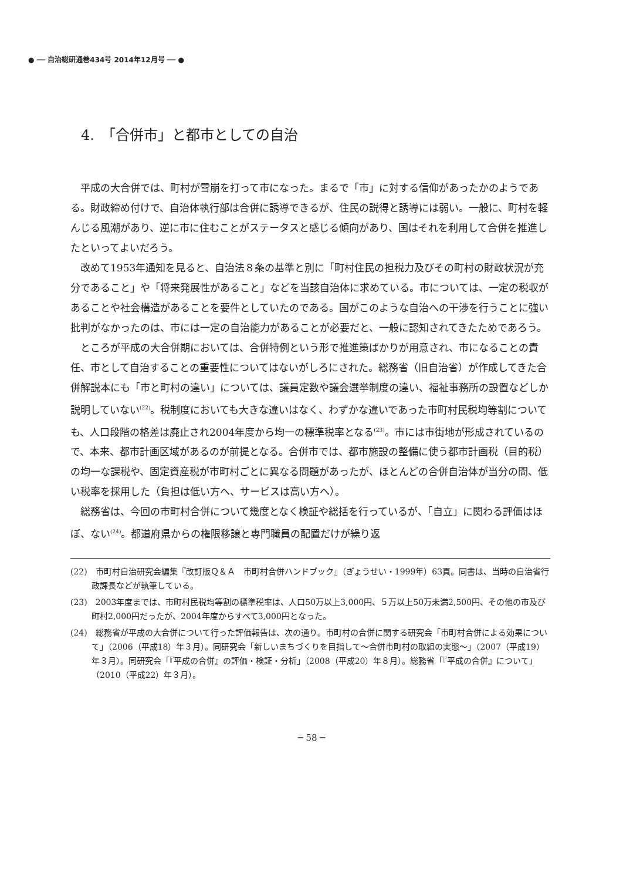● ── 自治総研通巻434号 2014年12月号 ── ●
4.　「合併市」と都市としての自治
平成の大合併では、町村が雪崩を打って市になった。まるで「市」に対する信仰があったかのようである。財政締め付けで、自治体執行部は合併に誘導できるが、住民の説得と誘導には弱い。一般に、町村を軽んじる風潮があり、逆に市に住むことがステータスと感じる傾向があり、国はそれを利用して合併を推進したといってよいだろう。
改めて1953年通知を見ると、自治法８条の基準と別に「町村住民の担税力及びその町村の財政状況が充分であること」や「将来発展性があること」などを当該自治体に求めている。市については、一定の税収があることや社会構造があることを要件としていたのである。国がこのような自治への干渉を行うことに強い批判がなかったのは、市には一定の自治能力があることが必要だと、一般に認知されてきたためであろう。
ところが平成の大合併期においては、合併特例という形で推進策ばかりが用意され、市になることの責任、市として自治することの重要性についてはないがしろにされた。総務省（旧自治省）が作成してきた合併解説本にも「市と町村の違い」については、議員定数や議会選挙制度の違い、福祉事務所の設置などしか説明していない<sup>(22)</sup>。税制度においても大きな違いはなく、わずかな違いであった市町村民税均等割についても、人口段階の格差は廃止され2004年度から均一の標準税率となる<sup>(23)</sup>。市には市街地が形成されているので、本来、都市計画区域があるのが前提となる。合併市では、都市施設の整備に使う都市計画税（目的税）の均一な課税や、固定資産税が市町村ごとに異なる問題があったが、ほとんどの合併自治体が当分の間、低い税率を採用した（負担は低い方へ、サービスは高い方へ）。
総務省は、今回の市町村合併について幾度となく検証や総括を行っているが、「自立」に関わる評価はほぼ、ない<sup>(24)</sup>。都道府県からの権限移譲と専門職員の配置だけが繰り返
(22)　市町村自治研究会編集『改訂版Ｑ＆Ａ　市町村合併ハンドブック』（ぎょうせい・1999年）63頁。同書は、当時の自治省行政課長などが執筆している。
(23)　2003年度までは、市町村民税均等割の標準税率は、人口50万以上3,000円、５万以上50万未満2,500円、その他の市及び町村2,000円だったが、2004年度からすべて3,000円となった。
(24)　総務省が平成の大合併について行った評価報告は、次の通り。市町村の合併に関する研究会「市町村合併による効果について」（2006（平成18）年３月）。同研究会「新しいまちづくりを目指して～合併市町村の取組の実態～」（2007（平成19）年３月）。同研究会「『平成の合併』の評価・検証・分析」（2008（平成20）年８月）。総務省「『平成の合併』について」（2010（平成22）年３月）。
─ 58 ─